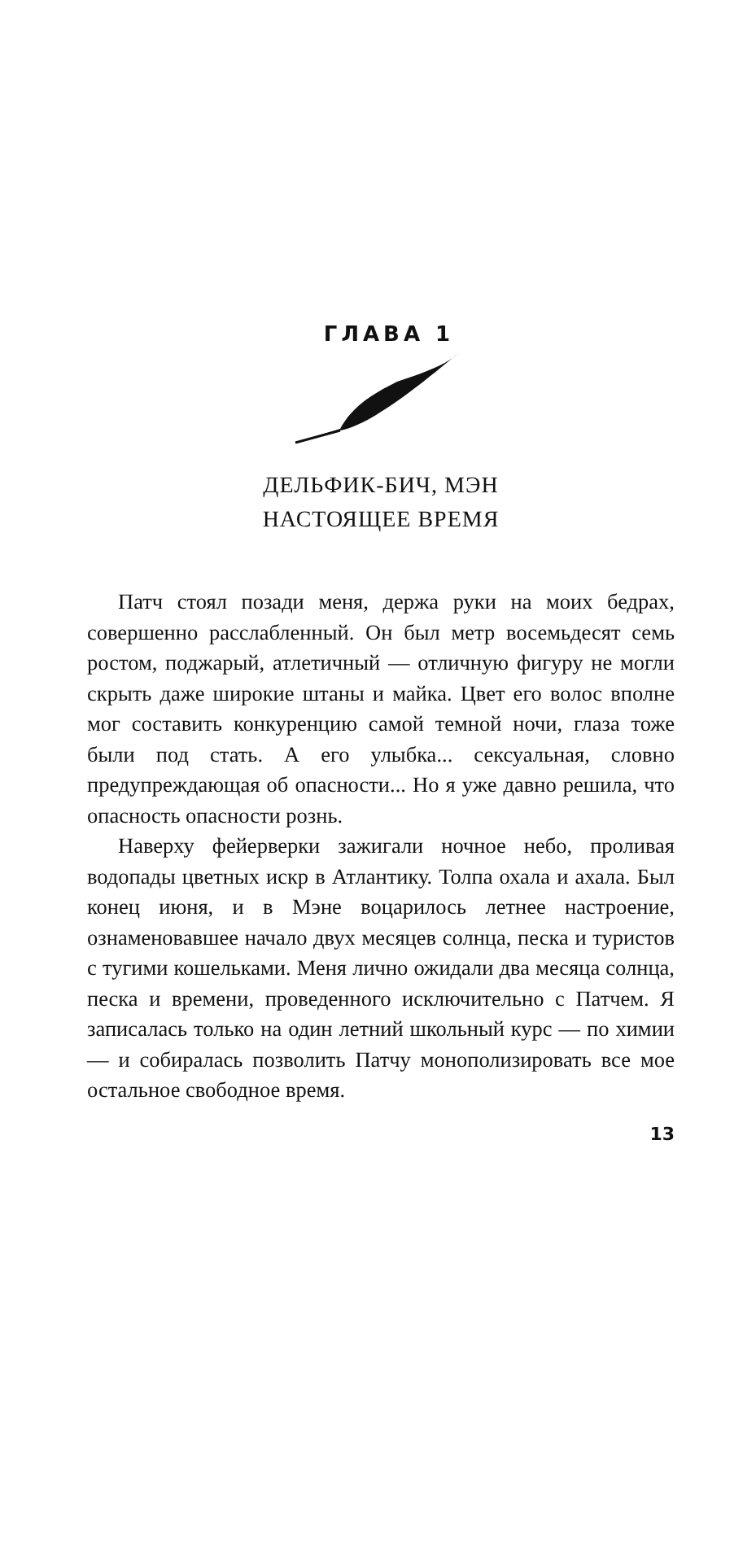ГЛАВА 1
ДЕЛЬФИК-БИЧ, МЭН
НАСТОЯЩЕЕ ВРЕМЯ
Патч стоял позади меня, держа руки на моих бедрах, совершенно расслабленный. Он был метр восемьдесят семь ростом, поджарый, атлетичный — отличную фигуру не могли скрыть даже широкие штаны и майка. Цвет его волос вполне мог составить конкуренцию самой темной ночи, глаза тоже были под стать. А его улыбка... сексуальная, словно предупреждающая об опасности... Но я уже давно решила, что опасность опасности рознь.
Наверху фейерверки зажигали ночное небо, проливая водопады цветных искр в Атлантику. Толпа охала и ахала. Был конец июня, и в Мэне воцарилось летнее настроение, ознаменовавшее начало двух месяцев солнца, песка и туристов с тугими кошельками. Меня лично ожидали два месяца солнца, песка и времени, проведенного исключительно с Патчем. Я записалась только на один летний школьный курс — по химии — и собиралась позволить Патчу монополизировать все мое остальное свободное время.
13